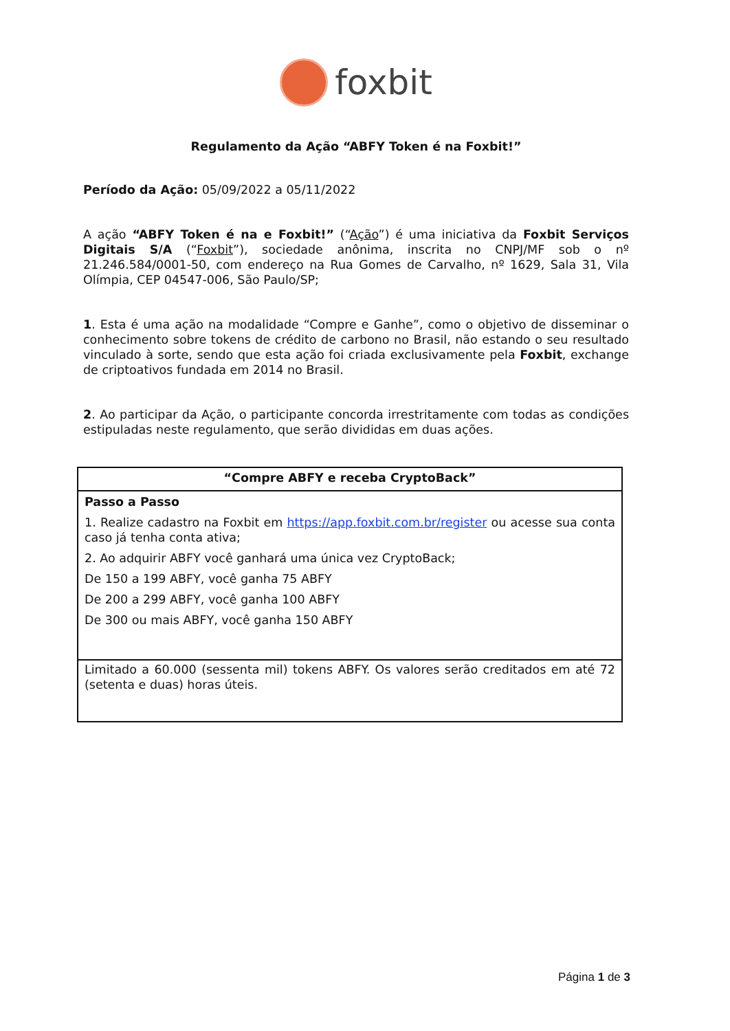foxbit
Regulamento da Ação “ABFY Token é na Foxbit!”
Período da Ação: 05/09/2022 a 05/11/2022
A ação “ABFY Token é na e Foxbit!” (“Ação”) é uma iniciativa da Foxbit Serviços Digitais S/A (“Foxbit”), sociedade anônima, inscrita no CNPJ/MF sob o nº 21.246.584/0001-50, com endereço na Rua Gomes de Carvalho, nº 1629, Sala 31, Vila Olímpia, CEP 04547-006, São Paulo/SP;
1. Esta é uma ação na modalidade “Compre e Ganhe”, como o objetivo de disseminar o conhecimento sobre tokens de crédito de carbono no Brasil, não estando o seu resultado vinculado à sorte, sendo que esta ação foi criada exclusivamente pela Foxbit, exchange de criptoativos fundada em 2014 no Brasil.
2. Ao participar da Ação, o participante concorda irrestritamente com todas as condições estipuladas neste regulamento, que serão divididas em duas ações.
| “Compre ABFY e receba CryptoBack” |
| Passo a Passo 1. Realize cadastro na Foxbit em https://app.foxbit.com.br/register ou acesse sua conta caso já tenha conta ativa; 2. Ao adquirir ABFY você ganhará uma única vez CryptoBack; De 150 a 199 ABFY, você ganha 75 ABFY De 200 a 299 ABFY, você ganha 100 ABFY De 300 ou mais ABFY, você ganha 150 ABFY |
| Limitado a 60.000 (sessenta mil) tokens ABFY. Os valores serão creditados em até 72 (setenta e duas) horas úteis. |
Página 1 de 3